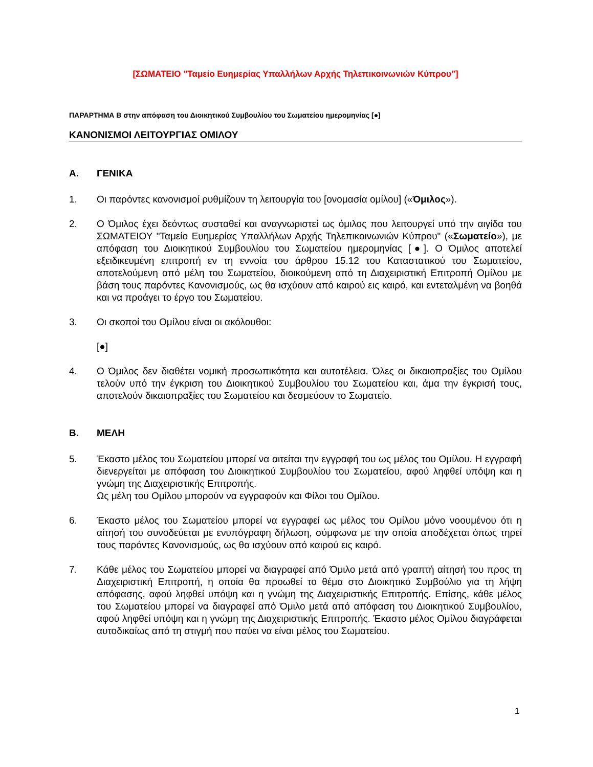[ΣΩΜΑΤΕΙΟ "Ταμείο Ευημερίας Υπαλλήλων Αρχής Τηλεπικοινωνιών Κύπρου"]
ΠΑΡΑΡΤΗΜΑ Β στην απόφαση του Διοικητικού Συμβουλίου του Σωματείου ημερομηνίας [●]
ΚΑΝΟΝΙΣΜΟΙ ΛΕΙΤΟΥΡΓΙΑΣ ΟΜΙΛΟΥ
A. ΓΕΝΙΚΑ
1. Οι παρόντες κανονισμοί ρυθμίζουν τη λειτουργία του [ονομασία ομίλου] («Όμιλος»).
2. Ο Όμιλος έχει δεόντως συσταθεί και αναγνωριστεί ως όμιλος που λειτουργεί υπό την αιγίδα του ΣΩΜΑΤΕΙΟΥ "Ταμείο Ευημερίας Υπαλλήλων Αρχής Τηλεπικοινωνιών Κύπρου" («Σωματείο»), με απόφαση του Διοικητικού Συμβουλίου του Σωματείου ημερομηνίας [●]. Ο Όμιλος αποτελεί εξειδικευμένη επιτροπή εν τη εννοία του άρθρου 15.12 του Καταστατικού του Σωματείου, αποτελούμενη από μέλη του Σωματείου, διοικούμενη από τη Διαχειριστική Επιτροπή Ομίλου με βάση τους παρόντες Κανονισμούς, ως θα ισχύουν από καιρού εις καιρό, και εντεταλμένη να βοηθά και να προάγει το έργο του Σωματείου.
3. Οι σκοποί του Ομίλου είναι οι ακόλουθοι:
[●]
4. Ο Όμιλος δεν διαθέτει νομική προσωπικότητα και αυτοτέλεια. Όλες οι δικαιοπραξίες του Ομίλου τελούν υπό την έγκριση του Διοικητικού Συμβουλίου του Σωματείου και, άμα την έγκρισή τους, αποτελούν δικαιοπραξίες του Σωματείου και δεσμεύουν το Σωματείο.
B. ΜΕΛΗ
5. Έκαστο μέλος του Σωματείου μπορεί να αιτείται την εγγραφή του ως μέλος του Ομίλου. Η εγγραφή διενεργείται με απόφαση του Διοικητικού Συμβουλίου του Σωματείου, αφού ληφθεί υπόψη και η γνώμη της Διαχειριστικής Επιτροπής.
Ως μέλη του Ομίλου μπορούν να εγγραφούν και Φίλοι του Ομίλου.
6. Έκαστο μέλος του Σωματείου μπορεί να εγγραφεί ως μέλος του Ομίλου μόνο νοουμένου ότι η αίτησή του συνοδεύεται με ενυπόγραφη δήλωση, σύμφωνα με την οποία αποδέχεται όπως τηρεί τους παρόντες Κανονισμούς, ως θα ισχύουν από καιρού εις καιρό.
7. Κάθε μέλος του Σωματείου μπορεί να διαγραφεί από Όμιλο μετά από γραπτή αίτησή του προς τη Διαχειριστική Επιτροπή, η οποία θα προωθεί το θέμα στο Διοικητικό Συμβούλιο για τη λήψη απόφασης, αφού ληφθεί υπόψη και η γνώμη της Διαχειριστικής Επιτροπής. Επίσης, κάθε μέλος του Σωματείου μπορεί να διαγραφεί από Όμιλο μετά από απόφαση του Διοικητικού Συμβουλίου, αφού ληφθεί υπόψη και η γνώμη της Διαχειριστικής Επιτροπής. Έκαστο μέλος Ομίλου διαγράφεται αυτοδικαίως από τη στιγμή που παύει να είναι μέλος του Σωματείου.
1